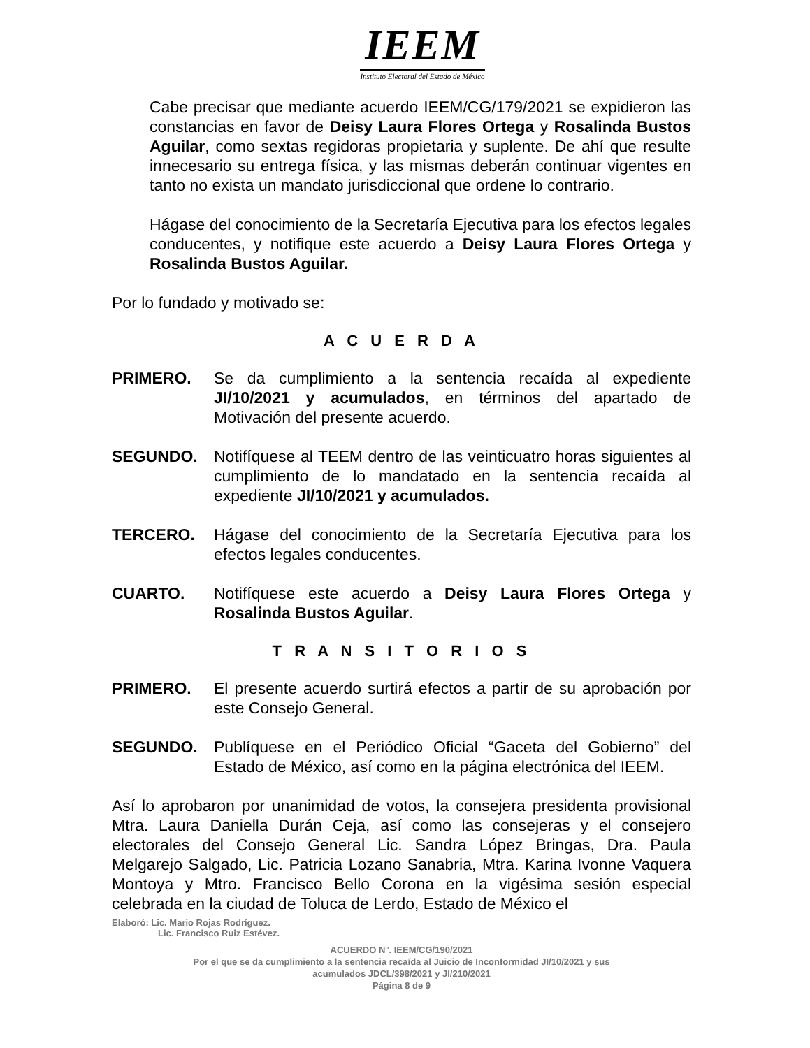IEEM
Instituto Electoral del Estado de México
Cabe precisar que mediante acuerdo IEEM/CG/179/2021 se expidieron las constancias en favor de Deisy Laura Flores Ortega y Rosalinda Bustos Aguilar, como sextas regidoras propietaria y suplente. De ahí que resulte innecesario su entrega física, y las mismas deberán continuar vigentes en tanto no exista un mandato jurisdiccional que ordene lo contrario.
Hágase del conocimiento de la Secretaría Ejecutiva para los efectos legales conducentes, y notifique este acuerdo a Deisy Laura Flores Ortega y Rosalinda Bustos Aguilar.
Por lo fundado y motivado se:
A C U E R D A
PRIMERO. Se da cumplimiento a la sentencia recaída al expediente JI/10/2021 y acumulados, en términos del apartado de Motivación del presente acuerdo.
SEGUNDO. Notifíquese al TEEM dentro de las veinticuatro horas siguientes al cumplimiento de lo mandatado en la sentencia recaída al expediente JI/10/2021 y acumulados.
TERCERO. Hágase del conocimiento de la Secretaría Ejecutiva para los efectos legales conducentes.
CUARTO. Notifíquese este acuerdo a Deisy Laura Flores Ortega y Rosalinda Bustos Aguilar.
T R A N S I T O R I O S
PRIMERO. El presente acuerdo surtirá efectos a partir de su aprobación por este Consejo General.
SEGUNDO. Publíquese en el Periódico Oficial “Gaceta del Gobierno” del Estado de México, así como en la página electrónica del IEEM.
Así lo aprobaron por unanimidad de votos, la consejera presidenta provisional Mtra. Laura Daniella Durán Ceja, así como las consejeras y el consejero electorales del Consejo General Lic. Sandra López Bringas, Dra. Paula Melgarejo Salgado, Lic. Patricia Lozano Sanabria, Mtra. Karina Ivonne Vaquera Montoya y Mtro. Francisco Bello Corona en la vigésima sesión especial celebrada en la ciudad de Toluca de Lerdo, Estado de México el
Elaboró: Lic. Mario Rojas Rodríguez.
Lic. Francisco Ruiz Estévez.
ACUERDO N°. IEEM/CG/190/2021
Por el que se da cumplimiento a la sentencia recaída al Juicio de Inconformidad JI/10/2021 y sus
acumulados JDCL/398/2021 y JI/210/2021
Página 8 de 9